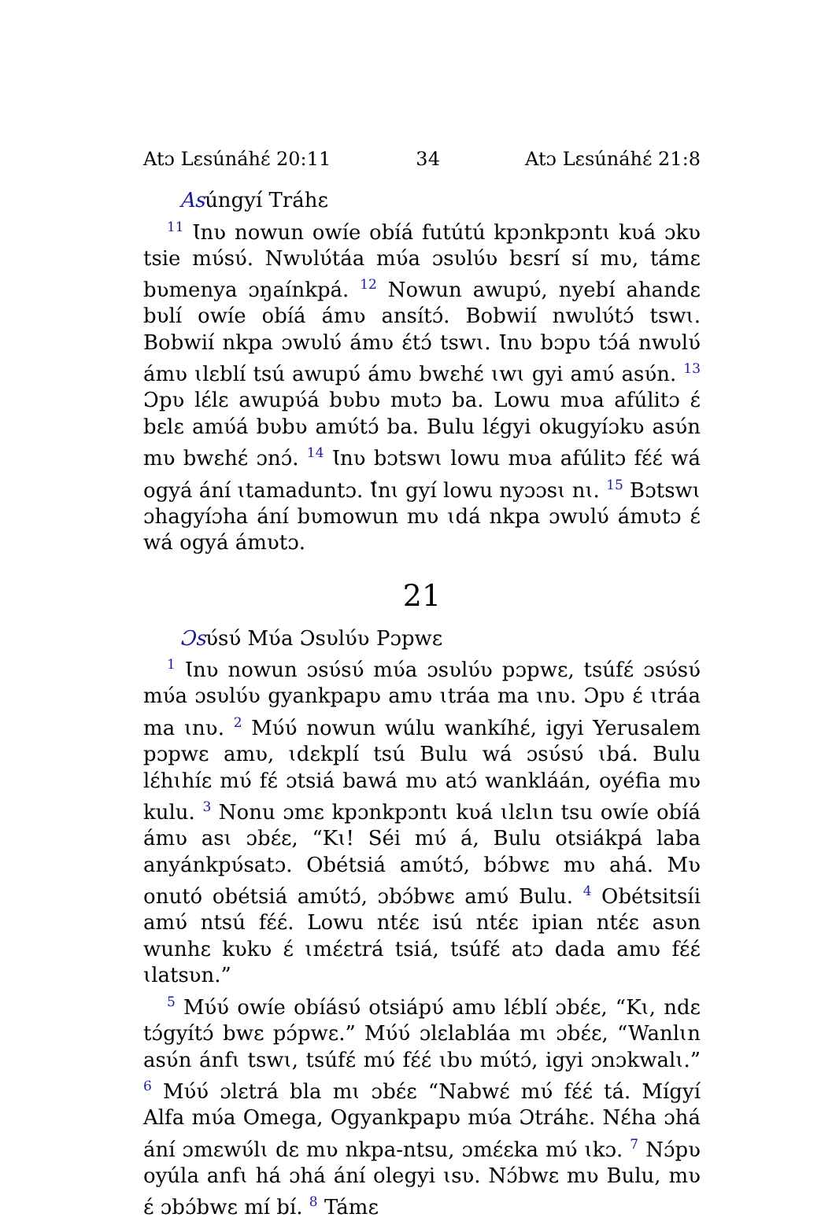Atɔ Lɛsúnáhɛ́ 20:11 34 Atɔ Lɛsúnáhɛ́ 21:8
Asúngyí Tráhɛ
<sup>11</sup> Ɩnʋ nowun owíe obíá futútú kpɔnkpɔntɩ kʋá ɔkʋ tsie mʋ́sʋ́. Nwʋlʋ́táa mʋ́a ɔsʋlʋ́ʋ bɛsrí sí mʋ, támɛ bʋmenya ɔŋaínkpá. <sup>12</sup> Nowun awupʋ́, nyebí ahandɛ bʋlí owíe obíá ámʋ ansítɔ́. Bobwií nwʋlʋ́tɔ́ tswɩ. Bobwií nkpa ɔwʋlʋ́ ámʋ ɛ́tɔ́ tswɩ. Ɩnʋ bɔpʋ tɔ́á nwʋlʋ́ ámʋ ɩlɛblí tsú awupʋ́ ámʋ bwɛhɛ́ ɩwɩ gyi amʋ́ asʋ́n. <sup>13</sup> Ɔpʋ lɛ́lɛ awupʋ́á bʋbʋ mʋtɔ ba. Lowu mʋa afúlitɔ ɛ́ bɛlɛ amʋ́á bʋbʋ amʋ́tɔ́ ba. Bulu lɛ́gyi okugyíɔkʋ asʋ́n mʋ bwɛhɛ́ ɔnɔ́. <sup>14</sup> Ɩnʋ bɔtswɩ lowu mʋa afúlitɔ fɛ́ɛ́ wá ogyá ání ɩtamaduntɔ. Ɩ́nɩ gyí lowu nyɔɔsɩ nɩ. <sup>15</sup> Bɔtswɩ ɔhagyíɔha ání bʋmowun mʋ ɩdá nkpa ɔwʋlʋ́ ámʋtɔ ɛ́ wá ogyá ámʋtɔ.
21
Ɔsʋ́sʋ́ Mʋ́a Ɔsʋlʋ́ʋ Pɔpwɛ
<sup>1</sup> Ɩnʋ nowun ɔsʋ́sʋ́ mʋ́a ɔsʋlʋ́ʋ pɔpwɛ, tsúfɛ́ ɔsʋ́sʋ́ mʋ́a ɔsʋlʋ́ʋ gyankpapʋ amʋ ɩtráa ma ɩnʋ. Ɔpʋ ɛ́ ɩtráa ma ɩnʋ. <sup>2</sup> Mʋ́ʋ́ nowun wúlu wankíhɛ́, igyi Yerusalem pɔpwɛ amʋ, ɩdɛkplí tsú Bulu wá ɔsʋ́sʋ́ ɩbá. Bulu lɛ́hɩhíɛ mʋ́ fɛ́ ɔtsiá bawá mʋ atɔ́ wankláán, oyéfia mʋ kulu. <sup>3</sup> Nonu ɔmɛ kpɔnkpɔntɩ kʋá ɩlɛlɩn tsu owíe obíá ámʋ asɩ ɔbɛ́ɛ, “Kɩ! Séi mʋ́ á, Bulu otsiákpá laba anyánkpʋ́satɔ. Obétsiá amʋ́tɔ́, bɔ́bwɛ mʋ ahá. Mʋ onutó obétsiá amʋ́tɔ́, ɔbɔ́bwɛ amʋ́ Bulu. <sup>4</sup> Obétsitsíi amʋ́ ntsú fɛ́ɛ́. Lowu ntɛ́ɛ isú ntɛ́ɛ ipian ntɛ́ɛ asʋn wunhɛ kʋkʋ ɛ́ ɩmɛ́ɛtrá tsiá, tsúfɛ́ atɔ dada amʋ fɛ́ɛ́ ɩlatsʋn.”
<sup>5</sup> Mʋ́ʋ́ owíe obíásʋ́ otsiápʋ́ amʋ lɛ́blí ɔbɛ́ɛ, “Kɩ, ndɛ tɔ́gyítɔ́ bwɛ pɔ́pwɛ.” Mʋ́ʋ́ ɔlɛlabláa mɩ ɔbɛ́ɛ, “Wanlɩn asʋ́n ánfɩ tswɩ, tsúfɛ́ mʋ́ fɛ́ɛ́ ɩbʋ mʋ́tɔ́, igyi ɔnɔkwalɩ.” <sup>6</sup> Mʋ́ʋ́ ɔlɛtrá bla mɩ ɔbɛ́ɛ “Nabwɛ́ mʋ́ fɛ́ɛ́ tá. Mígyí Alfa mʋ́a Omega, Ogyankpapʋ mʋ́a Ɔtráhɛ. Nɛ́ha ɔhá ání ɔmɛwʋ́lɩ dɛ mʋ nkpa-ntsu, ɔmɛ́ɛka mʋ́ ɩkɔ. <sup>7</sup> Nɔ́pʋ oyúla anfɩ há ɔhá ání olegyi ɩsʋ. Nɔ́bwɛ mʋ Bulu, mʋ ɛ́ ɔbɔ́bwɛ mí bí. <sup>8</sup> Támɛ